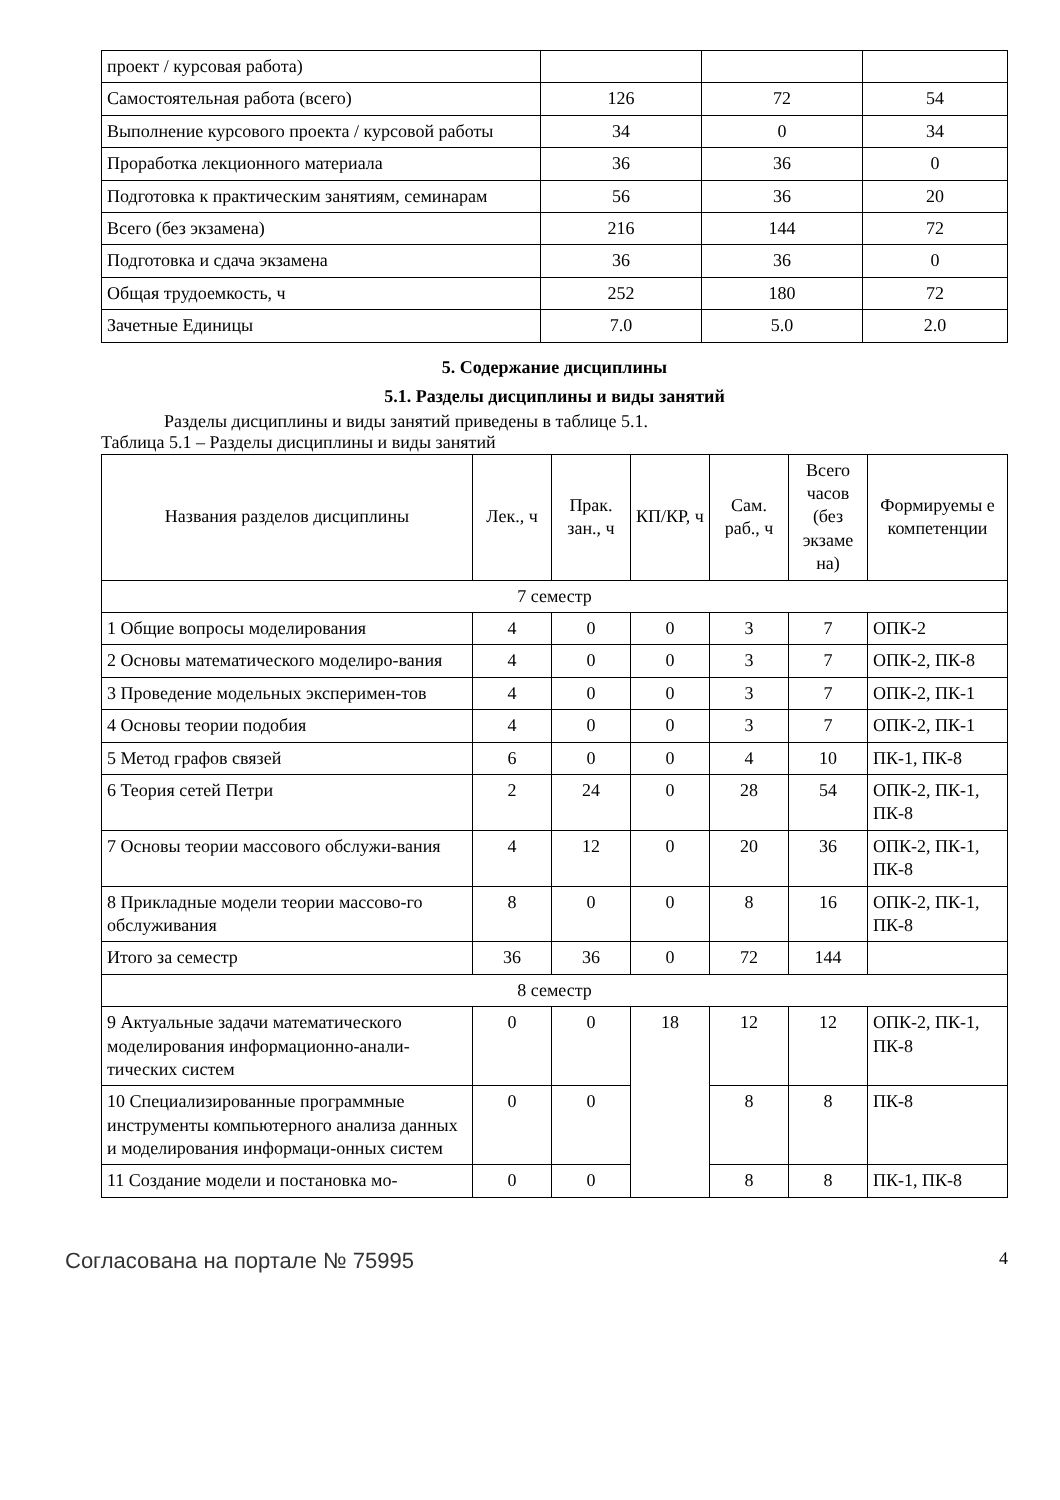| проект / курсовая работа) | | | |
| Самостоятельная работа (всего) | 126 | 72 | 54 |
| Выполнение курсового проекта / курсовой работы | 34 | 0 | 34 |
| Проработка лекционного материала | 36 | 36 | 0 |
| Подготовка к практическим занятиям, семинарам | 56 | 36 | 20 |
| Всего (без экзамена) | 216 | 144 | 72 |
| Подготовка и сдача экзамена | 36 | 36 | 0 |
| Общая трудоемкость, ч | 252 | 180 | 72 |
| Зачетные Единицы | 7.0 | 5.0 | 2.0 |
5. Содержание дисциплины
5.1. Разделы дисциплины и виды занятий
Разделы дисциплины и виды занятий приведены в таблице 5.1.
Таблица 5.1 – Разделы дисциплины и виды занятий
| Названия разделов дисциплины | Лек., ч | Прак. зан., ч | КП/КР, ч | Сам. раб., ч | Всего часов (без экзаме на) | Формируемы е компетенции |
| --- | --- | --- | --- | --- | --- | --- |
| 7 семестр | | | | | | |
| 1 Общие вопросы моделирования | 4 | 0 | 0 | 3 | 7 | ОПК-2 |
| 2 Основы математического моделиро-вания | 4 | 0 | 0 | 3 | 7 | ОПК-2, ПК-8 |
| 3 Проведение модельных эксперимен-тов | 4 | 0 | 0 | 3 | 7 | ОПК-2, ПК-1 |
| 4 Основы теории подобия | 4 | 0 | 0 | 3 | 7 | ОПК-2, ПК-1 |
| 5 Метод графов связей | 6 | 0 | 0 | 4 | 10 | ПК-1, ПК-8 |
| 6 Теория сетей Петри | 2 | 24 | 0 | 28 | 54 | ОПК-2, ПК-1, ПК-8 |
| 7 Основы теории массового обслужи-вания | 4 | 12 | 0 | 20 | 36 | ОПК-2, ПК-1, ПК-8 |
| 8 Прикладные модели теории массово-го обслуживания | 8 | 0 | 0 | 8 | 16 | ОПК-2, ПК-1, ПК-8 |
| Итого за семестр | 36 | 36 | 0 | 72 | 144 | |
| 8 семестр | | | | | | |
| 9 Актуальные задачи математического моделирования информационно-анали-тических систем | 0 | 0 | 18 | 12 | 12 | ОПК-2, ПК-1, ПК-8 |
| 10 Специализированные программные инструменты компьютерного анализа данных и моделирования информаци-онных систем | 0 | 0 | | 8 | 8 | ПК-8 |
| 11 Создание модели и постановка мо- | 0 | 0 | | 8 | 8 | ПК-1, ПК-8 |
Согласована на портале № 75995 4